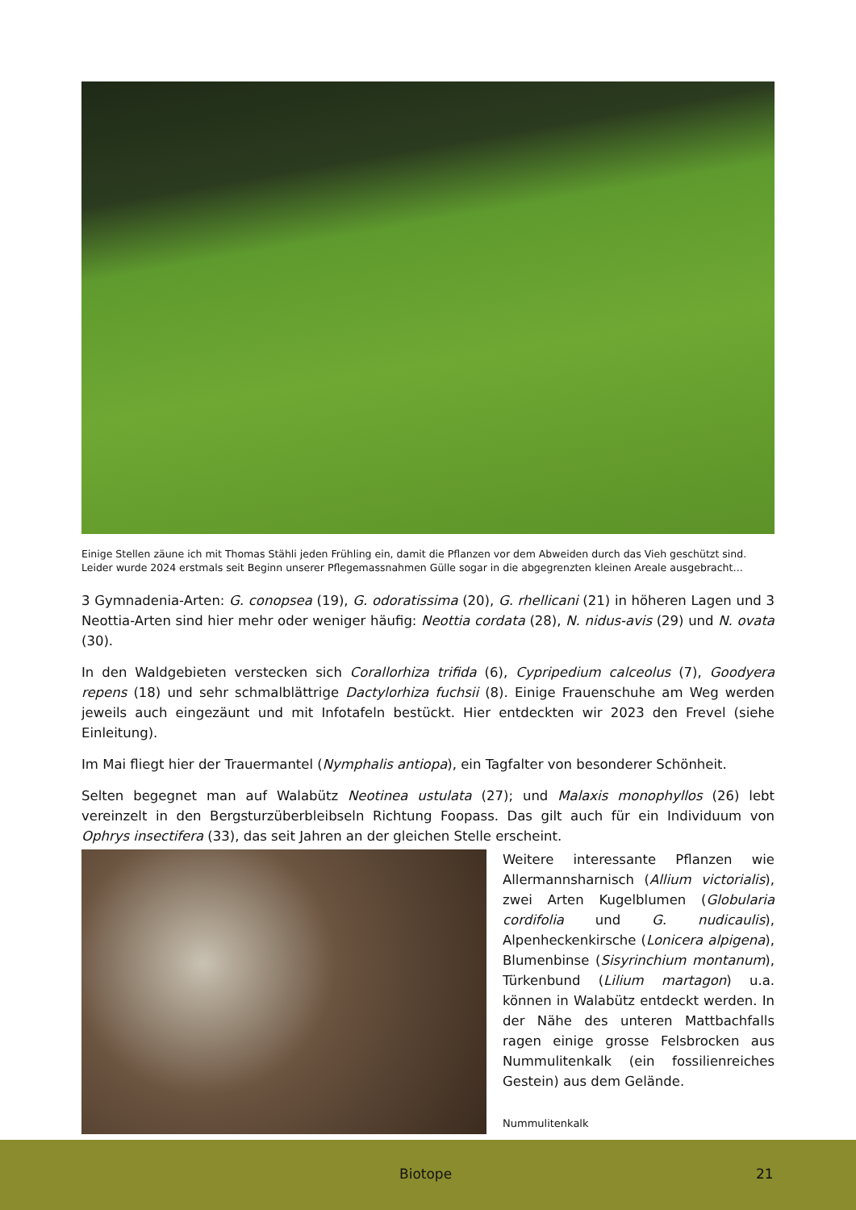Einige Stellen zäune ich mit Thomas Stähli jeden Frühling ein, damit die Pflanzen vor dem Abweiden durch das Vieh geschützt sind. Leider wurde 2024 erstmals seit Beginn unserer Pflegemassnahmen Gülle sogar in die abgegrenzten kleinen Areale ausgebracht…
3 Gymnadenia-Arten: G. conopsea (19), G. odoratissima (20), G. rhellicani (21) in höheren Lagen und 3 Neottia-Arten sind hier mehr oder weniger häufig: Neottia cordata (28), N. nidus-avis (29) und N. ovata (30).
In den Waldgebieten verstecken sich Corallorhiza trifida (6), Cypripedium calceolus (7), Goodyera repens (18) und sehr schmalblättrige Dactylorhiza fuchsii (8). Einige Frauenschuhe am Weg werden jeweils auch eingezäunt und mit Infotafeln bestückt. Hier entdeckten wir 2023 den Frevel (siehe Einleitung).
Im Mai fliegt hier der Trauermantel (Nymphalis antiopa), ein Tagfalter von besonderer Schönheit.
Selten begegnet man auf Walabütz Neotinea ustulata (27); und Malaxis monophyllos (26) lebt vereinzelt in den Bergsturzüberbleibseln Richtung Foopass. Das gilt auch für ein Individuum von Ophrys insectifera (33), das seit Jahren an der gleichen Stelle erscheint.
Weitere interessante Pflanzen wie Allermannsharnisch (Allium victorialis), zwei Arten Kugelblumen (Globularia cordifolia und G. nudicaulis), Alpenheckenkirsche (Lonicera alpigena), Blumenbinse (Sisyrinchium montanum), Türkenbund (Lilium martagon) u.a. können in Walabütz entdeckt werden. In der Nähe des unteren Mattbachfalls ragen einige grosse Felsbrocken aus Nummulitenkalk (ein fossilienreiches Gestein) aus dem Gelände.
Nummulitenkalk
Biotope 21